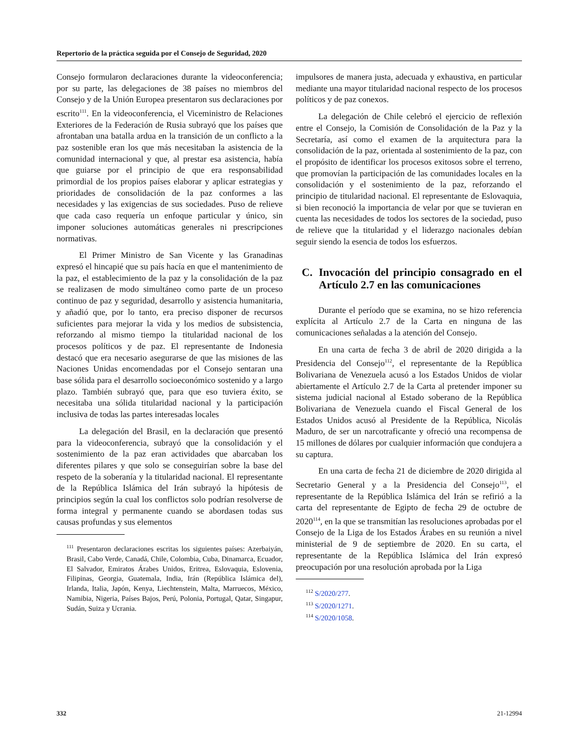Repertorio de la práctica seguida por el Consejo de Seguridad, 2020
Consejo formularon declaraciones durante la videoconferencia; por su parte, las delegaciones de 38 países no miembros del Consejo y de la Unión Europea presentaron sus declaraciones por escrito<sup>111</sup>. En la videoconferencia, el Viceministro de Relaciones Exteriores de la Federación de Rusia subrayó que los países que afrontaban una batalla ardua en la transición de un conflicto a la paz sostenible eran los que más necesitaban la asistencia de la comunidad internacional y que, al prestar esa asistencia, había que guiarse por el principio de que era responsabilidad primordial de los propios países elaborar y aplicar estrategias y prioridades de consolidación de la paz conformes a las necesidades y las exigencias de sus sociedades. Puso de relieve que cada caso requería un enfoque particular y único, sin imponer soluciones automáticas generales ni prescripciones normativas.
El Primer Ministro de San Vicente y las Granadinas expresó el hincapié que su país hacía en que el mantenimiento de la paz, el establecimiento de la paz y la consolidación de la paz se realizasen de modo simultáneo como parte de un proceso continuo de paz y seguridad, desarrollo y asistencia humanitaria, y añadió que, por lo tanto, era preciso disponer de recursos suficientes para mejorar la vida y los medios de subsistencia, reforzando al mismo tiempo la titularidad nacional de los procesos políticos y de paz. El representante de Indonesia destacó que era necesario asegurarse de que las misiones de las Naciones Unidas encomendadas por el Consejo sentaran una base sólida para el desarrollo socioeconómico sostenido y a largo plazo. También subrayó que, para que eso tuviera éxito, se necesitaba una sólida titularidad nacional y la participación inclusiva de todas las partes interesadas locales
La delegación del Brasil, en la declaración que presentó para la videoconferencia, subrayó que la consolidación y el sostenimiento de la paz eran actividades que abarcaban los diferentes pilares y que solo se conseguirían sobre la base del respeto de la soberanía y la titularidad nacional. El representante de la República Islámica del Irán subrayó la hipótesis de principios según la cual los conflictos solo podrían resolverse de forma integral y permanente cuando se abordasen todas sus causas profundas y sus elementos
<sup>111</sup> Presentaron declaraciones escritas los siguientes países: Azerbaiyán, Brasil, Cabo Verde, Canadá, Chile, Colombia, Cuba, Dinamarca, Ecuador, El Salvador, Emiratos Árabes Unidos, Eritrea, Eslovaquia, Eslovenia, Filipinas, Georgia, Guatemala, India, Irán (República Islámica del), Irlanda, Italia, Japón, Kenya, Liechtenstein, Malta, Marruecos, México, Namibia, Nigeria, Países Bajos, Perú, Polonia, Portugal, Qatar, Singapur, Sudán, Suiza y Ucrania.
impulsores de manera justa, adecuada y exhaustiva, en particular mediante una mayor titularidad nacional respecto de los procesos políticos y de paz conexos.
La delegación de Chile celebró el ejercicio de reflexión entre el Consejo, la Comisión de Consolidación de la Paz y la Secretaría, así como el examen de la arquitectura para la consolidación de la paz, orientada al sostenimiento de la paz, con el propósito de identificar los procesos exitosos sobre el terreno, que promovían la participación de las comunidades locales en la consolidación y el sostenimiento de la paz, reforzando el principio de titularidad nacional. El representante de Eslovaquia, si bien reconoció la importancia de velar por que se tuvieran en cuenta las necesidades de todos los sectores de la sociedad, puso de relieve que la titularidad y el liderazgo nacionales debían seguir siendo la esencia de todos los esfuerzos.
C. Invocación del principio consagrado en el Artículo 2.7 en las comunicaciones
Durante el período que se examina, no se hizo referencia explícita al Artículo 2.7 de la Carta en ninguna de las comunicaciones señaladas a la atención del Consejo.
En una carta de fecha 3 de abril de 2020 dirigida a la Presidencia del Consejo<sup>112</sup>, el representante de la República Bolivariana de Venezuela acusó a los Estados Unidos de violar abiertamente el Artículo 2.7 de la Carta al pretender imponer su sistema judicial nacional al Estado soberano de la República Bolivariana de Venezuela cuando el Fiscal General de los Estados Unidos acusó al Presidente de la República, Nicolás Maduro, de ser un narcotraficante y ofreció una recompensa de 15 millones de dólares por cualquier información que condujera a su captura.
En una carta de fecha 21 de diciembre de 2020 dirigida al Secretario General y a la Presidencia del Consejo<sup>113</sup>, el representante de la República Islámica del Irán se refirió a la carta del representante de Egipto de fecha 29 de octubre de 2020<sup>114</sup>, en la que se transmitían las resoluciones aprobadas por el Consejo de la Liga de los Estados Árabes en su reunión a nivel ministerial de 9 de septiembre de 2020. En su carta, el representante de la República Islámica del Irán expresó preocupación por una resolución aprobada por la Liga
<sup>112</sup> S/2020/277.
<sup>113</sup> S/2020/1271.
<sup>114</sup> S/2020/1058.
332 21-12994